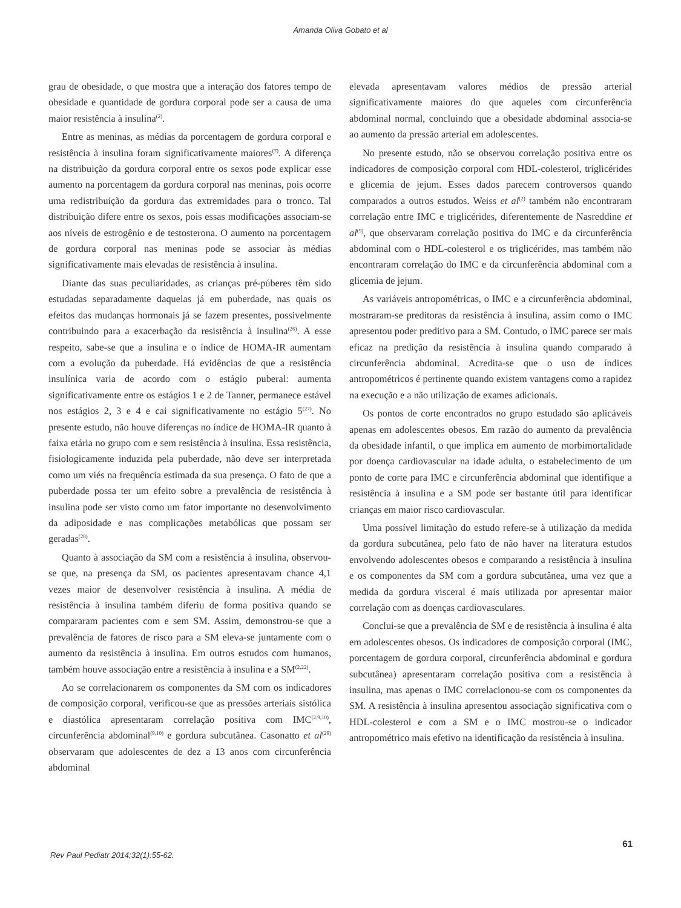Amanda Oliva Gobato et al
grau de obesidade, o que mostra que a interação dos fatores tempo de obesidade e quantidade de gordura corporal pode ser a causa de uma maior resistência à insulina<sup>(2)</sup>.
Entre as meninas, as médias da porcentagem de gordura corporal e resistência à insulina foram significativamente maiores<sup>(7)</sup>. A diferença na distribuição da gordura corporal entre os sexos pode explicar esse aumento na porcentagem da gordura corporal nas meninas, pois ocorre uma redistribuição da gordura das extremidades para o tronco. Tal distribuição difere entre os sexos, pois essas modificações associam-se aos níveis de estrogênio e de testosterona. O aumento na porcentagem de gordura corporal nas meninas pode se associar às médias significativamente mais elevadas de resistência à insulina.
Diante das suas peculiaridades, as crianças pré-púberes têm sido estudadas separadamente daquelas já em puberdade, nas quais os efeitos das mudanças hormonais já se fazem presentes, possivelmente contribuindo para a exacerbação da resistência à insulina<sup>(26)</sup>. A esse respeito, sabe-se que a insulina e o índice de HOMA-IR aumentam com a evolução da puberdade. Há evidências de que a resistência insulínica varia de acordo com o estágio puberal: aumenta significativamente entre os estágios 1 e 2 de Tanner, permanece estável nos estágios 2, 3 e 4 e cai significativamente no estágio 5<sup>(27)</sup>. No presente estudo, não houve diferenças no índice de HOMA-IR quanto à faixa etária no grupo com e sem resistência à insulina. Essa resistência, fisiologicamente induzida pela puberdade, não deve ser interpretada como um viés na frequência estimada da sua presença. O fato de que a puberdade possa ter um efeito sobre a prevalência de resistência à insulina pode ser visto como um fator importante no desenvolvimento da adiposidade e nas complicações metabólicas que possam ser geradas<sup>(28)</sup>.
Quanto à associação da SM com a resistência à insulina, observou-se que, na presença da SM, os pacientes apresentavam chance 4,1 vezes maior de desenvolver resistência à insulina. A média de resistência à insulina também diferiu de forma positiva quando se compararam pacientes com e sem SM. Assim, demonstrou-se que a prevalência de fatores de risco para a SM eleva-se juntamente com o aumento da resistência à insulina. Em outros estudos com humanos, também houve associação entre a resistência à insulina e a SM<sup>(2,22)</sup>.
Ao se correlacionarem os componentes da SM com os indicadores de composição corporal, verificou-se que as pressões arteriais sistólica e diastólica apresentaram correlação positiva com IMC<sup>(2,9,10)</sup>, circunferência abdominal<sup>(9,10)</sup> e gordura subcutânea. Casonatto et al<sup>(29)</sup> observaram que adolescentes de dez a 13 anos com circunferência abdominal
elevada apresentavam valores médios de pressão arterial significativamente maiores do que aqueles com circunferência abdominal normal, concluindo que a obesidade abdominal associa-se ao aumento da pressão arterial em adolescentes.
No presente estudo, não se observou correlação positiva entre os indicadores de composição corporal com HDL-colesterol, triglicérides e glicemia de jejum. Esses dados parecem controversos quando comparados a outros estudos. Weiss et al<sup>(2)</sup> também não encontraram correlação entre IMC e triglicérides, diferentemente de Nasreddine et al<sup>(9)</sup>, que observaram correlação positiva do IMC e da circunferência abdominal com o HDL-colesterol e os triglicérides, mas também não encontraram correlação do IMC e da circunferência abdominal com a glicemia de jejum.
As variáveis antropométricas, o IMC e a circunferência abdominal, mostraram-se preditoras da resistência à insulina, assim como o IMC apresentou poder preditivo para a SM. Contudo, o IMC parece ser mais eficaz na predição da resistência à insulina quando comparado à circunferência abdominal. Acredita-se que o uso de índices antropométricos é pertinente quando existem vantagens como a rapidez na execução e a não utilização de exames adicionais.
Os pontos de corte encontrados no grupo estudado são aplicáveis apenas em adolescentes obesos. Em razão do aumento da prevalência da obesidade infantil, o que implica em aumento de morbimortalidade por doença cardiovascular na idade adulta, o estabelecimento de um ponto de corte para IMC e circunferência abdominal que identifique a resistência à insulina e a SM pode ser bastante útil para identificar crianças em maior risco cardiovascular.
Uma possível limitação do estudo refere-se à utilização da medida da gordura subcutânea, pelo fato de não haver na literatura estudos envolvendo adolescentes obesos e comparando a resistência à insulina e os componentes da SM com a gordura subcutânea, uma vez que a medida da gordura visceral é mais utilizada por apresentar maior correlação com as doenças cardiovasculares.
Conclui-se que a prevalência de SM e de resistência à insulina é alta em adolescentes obesos. Os indicadores de composição corporal (IMC, porcentagem de gordura corporal, circunferência abdominal e gordura subcutânea) apresentaram correlação positiva com a resistência à insulina, mas apenas o IMC correlacionou-se com os componentes da SM. A resistência à insulina apresentou associação significativa com o HDL-colesterol e com a SM e o IMC mostrou-se o indicador antropométrico mais efetivo na identificação da resistência à insulina.
Rev Paul Pediatr 2014;32(1):55-62. 61